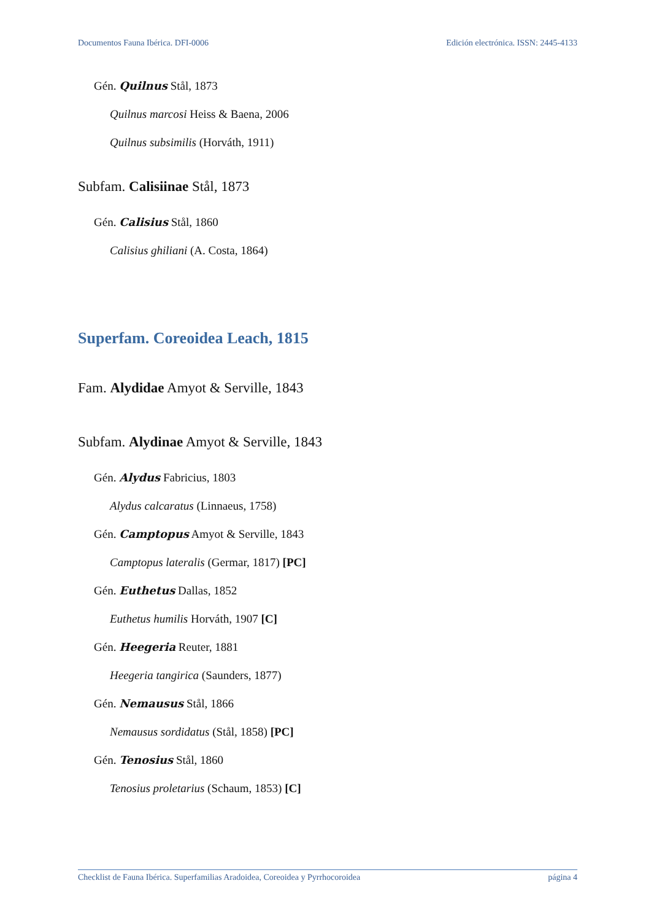Documentos Fauna Ibérica. DFI-0006 Edición electrónica. ISSN: 2445-4133
Gén. Quilnus Stål, 1873
Quilnus marcosi Heiss & Baena, 2006
Quilnus subsimilis (Horváth, 1911)
Subfam. Calisiinae Stål, 1873
Gén. Calisius Stål, 1860
Calisius ghiliani (A. Costa, 1864)
Superfam. Coreoidea Leach, 1815
Fam. Alydidae Amyot & Serville, 1843
Subfam. Alydinae Amyot & Serville, 1843
Gén. Alydus Fabricius, 1803
Alydus calcaratus (Linnaeus, 1758)
Gén. Camptopus Amyot & Serville, 1843
Camptopus lateralis (Germar, 1817) [PC]
Gén. Euthetus Dallas, 1852
Euthetus humilis Horváth, 1907 [C]
Gén. Heegeria Reuter, 1881
Heegeria tangirica (Saunders, 1877)
Gén. Nemausus Stål, 1866
Nemausus sordidatus (Stål, 1858) [PC]
Gén. Tenosius Stål, 1860
Tenosius proletarius (Schaum, 1853) [C]
Checklist de Fauna Ibérica. Superfamilias Aradoidea, Coreoidea y Pyrrhocoroidea página 4